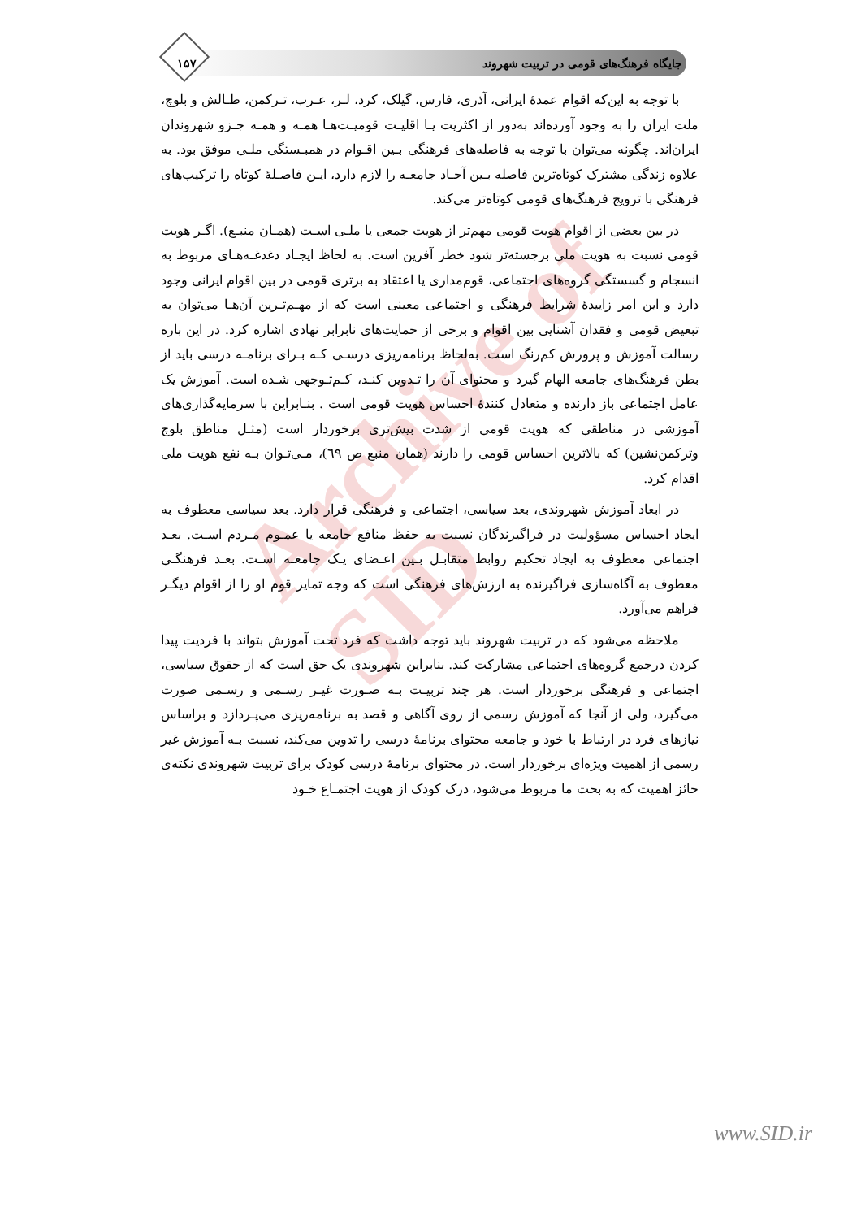جایگاه فرهنگ‌های قومی در تربیت شهروند ۱۵۷
Archive of SID
با توجه به این‌که اقوام عمدهٔ ایرانی، آذری، فارس، گیلک، کرد، لـر، عـرب، تـرکمن، طـالش و بلوچ، ملت ایران را به وجود آورده‌اند به‌دور از اکثریت یـا اقلیـت قومیـت‌هـا همـه و همـه جـزو شهروندان ایران‌اند. چگونه می‌توان با توجه به فاصله‌های فرهنگی بـین اقـوام در همبـستگی ملـی موفق بود. به علاوه زندگی مشترک کوتاه‌ترین فاصله بـین آحـاد جامعـه را لازم دارد، ایـن فاصـلهٔ کوتاه را ترکیب‌های فرهنگی با ترویج فرهنگ‌های قومی کوتاه‌تر می‌کند.
در بین بعضی از اقوام هویت قومی مهم‌تر از هویت جمعی یا ملـی اسـت (همـان منبـع). اگـر هویت قومی نسبت به هویت ملی برجسته‌تر شود خطر آفرین است. به لحاظ ایجـاد دغدغـه‌هـای مربوط به انسجام و گسستگی گروه‌های اجتماعی، قوم‌مداری یا اعتقاد به برتری قومی در بین اقوام ایرانی وجود دارد و این امر زاییدهٔ شرایط فرهنگی و اجتماعی معینی است که از مهـم‌تـرین آن‌هـا می‌توان به تبعیض قومی و فقدان آشنایی بین اقوام و برخی از حمایت‌های نابرابر نهادی اشاره کرد. در این باره رسالت آموزش و پرورش کم‌رنگ است. به‌لحاظ برنامه‌ریزی درسـی کـه بـرای برنامـه درسی باید از بطن فرهنگ‌های جامعه الهام گیرد و محتوای آن را تـدوین کنـد، کـم‌تـوجهی شـده است. آموزش یک عامل اجتماعی باز دارنده و متعادل کنندهٔ احساس هویت قومی است . بنـابراین با سرمایه‌گذاری‌های آموزشی در مناطقی که هویت قومی از شدت بیش‌تری برخوردار است (مثـل مناطق بلوچ وترکمن‌نشین) که بالاترین احساس قومی را دارند (همان منبع ص ٦٩)، مـی‌تـوان بـه نفع هویت ملی اقدام کرد.
در ابعاد آموزش شهروندی، بعد سیاسی، اجتماعی و فرهنگی قرار دارد. بعد سیاسی معطوف به ایجاد احساس مسؤولیت در فراگیرندگان نسبت به حفظ منافع جامعه یا عمـوم مـردم اسـت. بعـد اجتماعی معطوف به ایجاد تحکیم روابط متقابـل بـین اعـضای یـک جامعـه اسـت. بعـد فرهنگـی معطوف به آگاه‌سازی فراگیرنده به ارزش‌های فرهنگی است که وجه تمایز قوم او را از اقوام دیگـر فراهم می‌آورد.
ملاحظه می‌شود که در تربیت شهروند باید توجه داشت که فرد تحت آموزش بتواند با فردیت پیدا کردن درجمع گروه‌های اجتماعی مشارکت کند. بنابراین شهروندی یک حق است که از حقوق سیاسی، اجتماعی و فرهنگی برخوردار است. هر چند تربیـت بـه صـورت غیـر رسـمی و رسـمی صورت می‌گیرد، ولی از آنجا که آموزش رسمی از روی آگاهی و قصد به برنامه‌ریزی می‌پـردازد و براساس نیازهای فرد در ارتباط با خود و جامعه محتوای برنامهٔ درسی را تدوین می‌کند، نسبت بـه آموزش غیر رسمی از اهمیت ویژه‌ای برخوردار است. در محتوای برنامهٔ درسی کودک برای تربیت شهروندی نکته‌ی حائز اهمیت که به بحث ما مربوط می‌شود، درک کودک از هویت اجتمـاع خـود
www.SID.ir